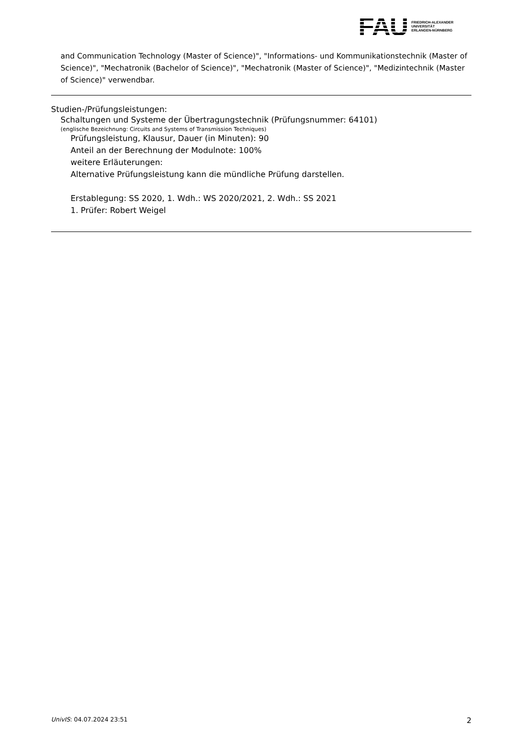FAU
FRIEDRICH-ALEXANDER
UNIVERSITÄT
ERLANGEN-NÜRNBERG
and Communication Technology (Master of Science)", "Informations- und Kommunikationstechnik (Master of Science)", "Mechatronik (Bachelor of Science)", "Mechatronik (Master of Science)", "Medizintechnik (Master of Science)" verwendbar.
Studien-/Prüfungsleistungen:
Schaltungen und Systeme der Übertragungstechnik (Prüfungsnummer: 64101)
(englische Bezeichnung: Circuits and Systems of Transmission Techniques)
Prüfungsleistung, Klausur, Dauer (in Minuten): 90
Anteil an der Berechnung der Modulnote: 100%
weitere Erläuterungen:
Alternative Prüfungsleistung kann die mündliche Prüfung darstellen.
Erstablegung: SS 2020, 1. Wdh.: WS 2020/2021, 2. Wdh.: SS 2021
1. Prüfer: Robert Weigel
UnivIS: 04.07.2024 23:51 2